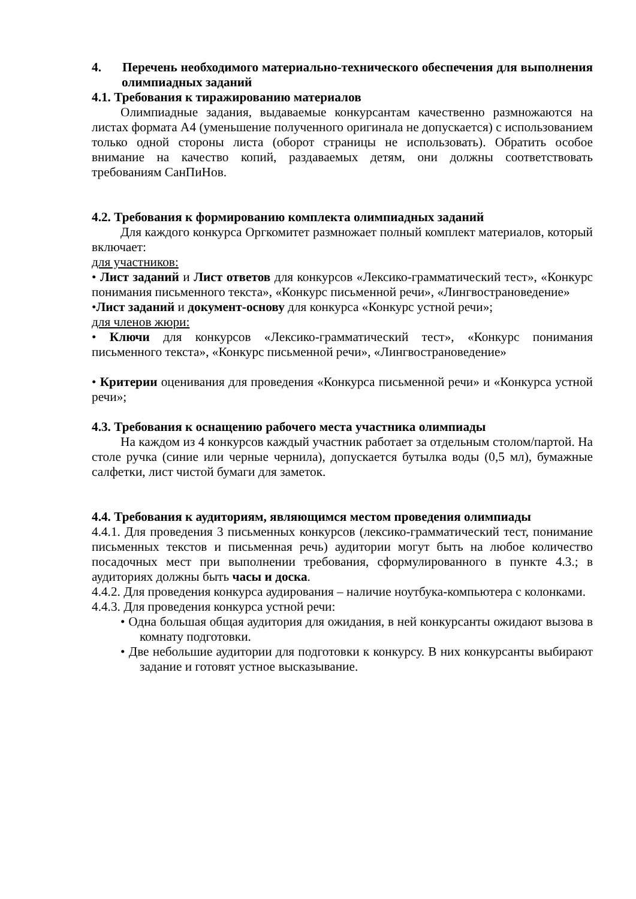4. Перечень необходимого материально-технического обеспечения для выполнения олимпиадных заданий
4.1. Требования к тиражированию материалов
Олимпиадные задания, выдаваемые конкурсантам качественно размножаются на листах формата А4 (уменьшение полученного оригинала не допускается) с использованием только одной стороны листа (оборот страницы не использовать). Обратить особое внимание на качество копий, раздаваемых детям, они должны соответствовать требованиям СанПиНов.
4.2. Требования к формированию комплекта олимпиадных заданий
Для каждого конкурса Оргкомитет размножает полный комплект материалов, который включает:
для участников:
• Лист заданий и Лист ответов для конкурсов «Лексико-грамматический тест», «Конкурс понимания письменного текста», «Конкурс письменной речи», «Лингвострановедение»
•Лист заданий и документ-основу для конкурса «Конкурс устной речи»;
для членов жюри:
• Ключи для конкурсов «Лексико-грамматический тест», «Конкурс понимания письменного текста», «Конкурс письменной речи», «Лингвострановедение»
• Критерии оценивания для проведения «Конкурса письменной речи» и «Конкурса устной речи»;
4.3. Требования к оснащению рабочего места участника олимпиады
На каждом из 4 конкурсов каждый участник работает за отдельным столом/партой. На столе ручка (синие или черные чернила), допускается бутылка воды (0,5 мл), бумажные салфетки, лист чистой бумаги для заметок.
4.4. Требования к аудиториям, являющимся местом проведения олимпиады
4.4.1. Для проведения 3 письменных конкурсов (лексико-грамматический тест, понимание письменных текстов и письменная речь) аудитории могут быть на любое количество посадочных мест при выполнении требования, сформулированного в пункте 4.3.; в аудиториях должны быть часы и доска.
4.4.2. Для проведения конкурса аудирования – наличие ноутбука-компьютера с колонками.
4.4.3. Для проведения конкурса устной речи:
• Одна большая общая аудитория для ожидания, в ней конкурсанты ожидают вызова в комнату подготовки.
• Две небольшие аудитории для подготовки к конкурсу. В них конкурсанты выбирают задание и готовят устное высказывание.